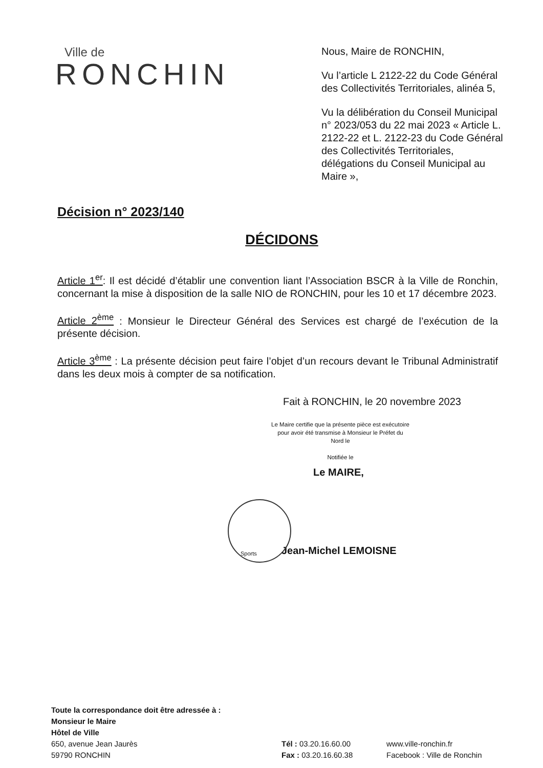Ville de
RONCHIN
Nous, Maire de RONCHIN,
Vu l’article L 2122-22 du Code Général des Collectivités Territoriales, alinéa 5,
Vu la délibération du Conseil Municipal n° 2023/053 du 22 mai 2023 « Article L. 2122-22 et L. 2122-23 du Code Général des Collectivités Territoriales, délégations du Conseil Municipal au Maire »,
Décision n° 2023/140
DÉCIDONS
Article 1<sup>er</sup>: Il est décidé d’établir une convention liant l’Association BSCR à la Ville de Ronchin, concernant la mise à disposition de la salle NIO de RONCHIN, pour les 10 et 17 décembre 2023.
Article 2<sup>ème</sup> : Monsieur le Directeur Général des Services est chargé de l’exécution de la présente décision.
Article 3<sup>ème</sup> : La présente décision peut faire l’objet d’un recours devant le Tribunal Administratif dans les deux mois à compter de sa notification.
Fait à RONCHIN, le 20 novembre 2023
Le Maire certifie que la présente pièce est exécutoire pour avoir été transmise à Monsieur le Préfet du Nord le
Notifiée le
Le MAIRE,
Sports
Jean-Michel LEMOISNE
Toute la correspondance doit être adressée à :
Monsieur le Maire
Hôtel de Ville
650, avenue Jean Jaurès
59790 RONCHIN
Tél : 03.20.16.60.00
Fax : 03.20.16.60.38
www.ville-ronchin.fr
Facebook : Ville de Ronchin